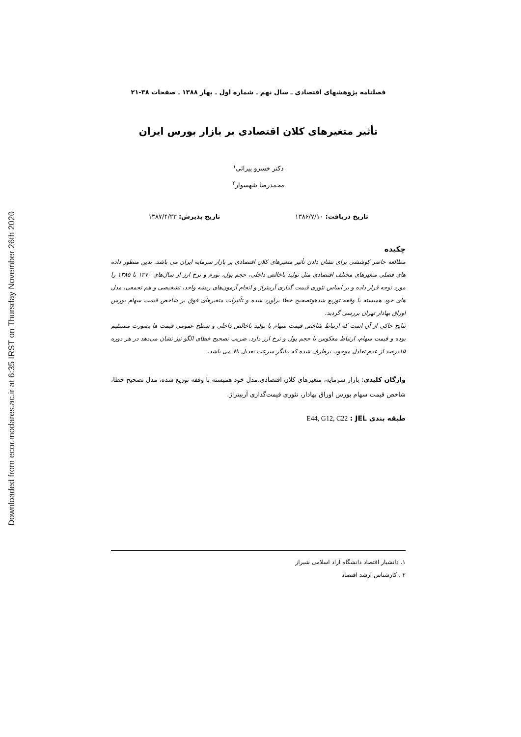Downloaded from ecor.modares.ac.ir at 6:35 IRST on Thursday November 26th 2020
فصلنامه پژوهشهای اقتصادی ـ سال نهم ـ شماره اول ـ بهار ۱۳۸۸ ـ صفحات ۳۸-۲۱
تأثیر متغیرهای کلان اقتصادی بر بازار بورس ایران
دکتر خسرو پیرائی<sup>۱</sup>
محمدرضا شهسوار<sup>۲</sup>
تاریخ دریافت: ۱۳۸۶/۷/۱۰ تاریخ پذیرش: ۱۳۸۷/۴/۲۳
چکیده
مطالعه حاضر کوششی برای نشان دادن تأثیر متغیرهای کلان اقتصادی بر بازار سرمایه ایران می باشد. بدین منظور داده های فصلی متغیرهای مختلف اقتصادی مثل تولید ناخالص داخلی، حجم پول، تورم و نرخ ارز از سال‌های ۱۳۷۰ تا ۱۳۸۵ را مورد توجه قرار داده و بر اساس تئوری قیمت گذاری آربیتراژ و انجام آزمون‌های ریشه واحد، تشخیصی و هم تجمعی، مدل های خود همبسته با وقفه توزیع شدهوتصحیح خطا برآورد شده و تأثیرات متغیرهای فوق بر شاخص قیمت سهام بورس اوراق بهادار تهران بررسی گردید.
نتایج حاکی از آن است که ارتباط شاخص قیمت سهام با تولید ناخالص داخلی و سطح عمومی قیمت ها بصورت مستقیم بوده و قیمت سهام، ارتباط معکوس با حجم پول و نرخ ارز دارد. ضریب تصحیح خطای الگو نیز نشان می‌دهد در هر دوره ۱۵درصد از عدم تعادل موجود، برطرف شده که بیانگر سرعت تعدیل بالا می باشد.
واژگان کلیدی: بازار سرمایه، متغیرهای کلان اقتصادی،مدل خود همبسته با وقفه توزیع شده، مدل تصحیح خطا، شاخص قیمت سهام بورس اوراق بهادار، تئوری قیمت‌گذاری آربیتراژ.
طبقه بندی JEL : E44, G12, C22
۱. دانشیار اقتصاد دانشگاه آزاد اسلامی شیراز
۲ . کارشناس ارشد اقتصاد